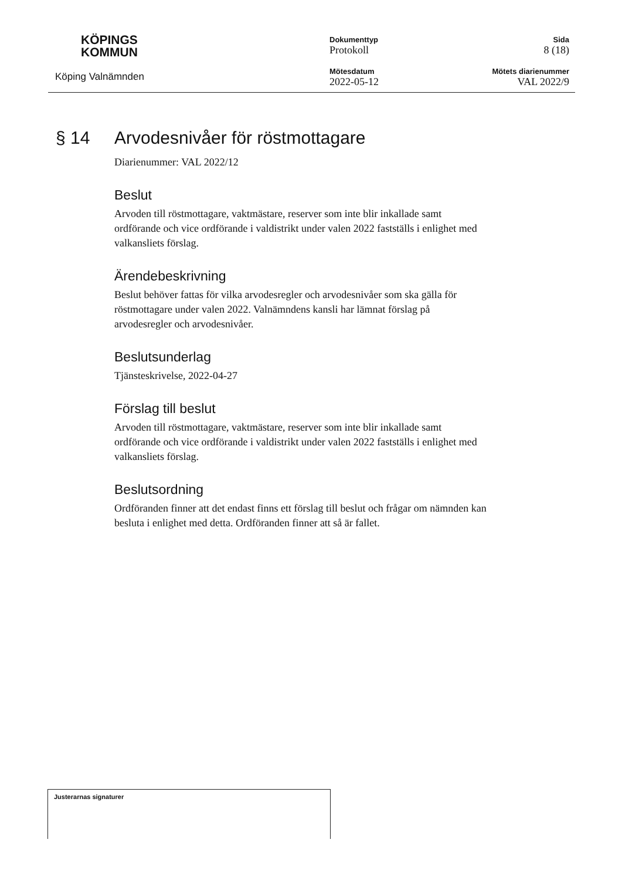KÖPINGS
KOMMUN
Köping Valnämnden
Dokumenttyp
Protokoll
Mötesdatum
2022-05-12
Sida
8 (18)
Mötets diarienummer
VAL 2022/9
§ 14 Arvodesnivåer för röstmottagare
Diarienummer: VAL 2022/12
Beslut
Arvoden till röstmottagare, vaktmästare, reserver som inte blir inkallade samt ordförande och vice ordförande i valdistrikt under valen 2022 fastställs i enlighet med valkansliets förslag.
Ärendebeskrivning
Beslut behöver fattas för vilka arvodesregler och arvodesnivåer som ska gälla för röstmottagare under valen 2022. Valnämndens kansli har lämnat förslag på arvodesregler och arvodesnivåer.
Beslutsunderlag
Tjänsteskrivelse, 2022-04-27
Förslag till beslut
Arvoden till röstmottagare, vaktmästare, reserver som inte blir inkallade samt ordförande och vice ordförande i valdistrikt under valen 2022 fastställs i enlighet med valkansliets förslag.
Beslutsordning
Ordföranden finner att det endast finns ett förslag till beslut och frågar om nämnden kan besluta i enlighet med detta. Ordföranden finner att så är fallet.
Justerarnas signaturer